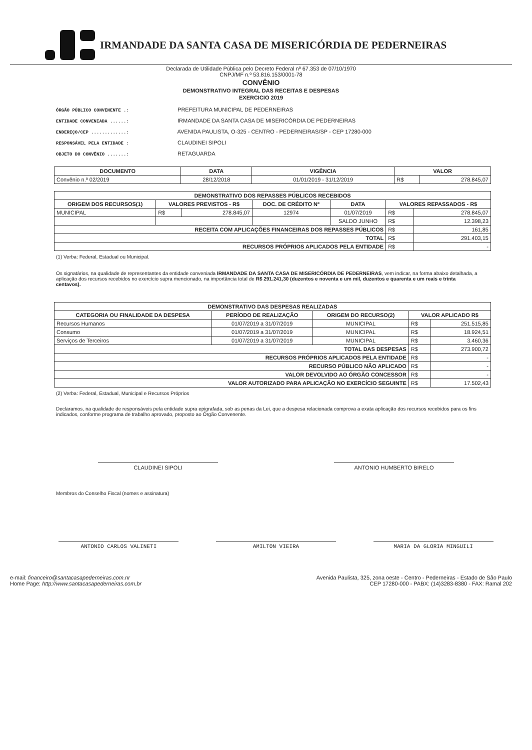IRMANDADE DA SANTA CASA DE MISERICÓRDIA DE PEDERNEIRAS
Declarada de Utilidade Pública pelo Decreto Federal nº 67.353 de 07/10/1970
CNPJ/MF n.º 53.816.153/0001-78
CONVÊNIO
DEMONSTRATIVO INTEGRAL DAS RECEITAS E DESPESAS
EXERCICIO 2019
ÓRGÃO PÚBLICO CONVENENTE .: PREFEITURA MUNICIPAL DE PEDERNEIRAS
ENTIDADE CONVENIADA ......: IRMANDADE DA SANTA CASA DE MISERICÓRDIA DE PEDERNEIRAS
ENDEREÇO/CEP .............: AVENIDA PAULISTA, O-325 - CENTRO - PEDERNEIRAS/SP - CEP 17280-000
RESPONSÁVEL PELA ENTIDADE : CLAUDINEI SIPOLI
OBJETO DO CONVÊNIO .......: RETAGUARDA
| DOCUMENTO | DATA | VIGÊNCIA | VALOR | |
| --- | --- | --- | --- | --- |
| Convênio n.º 02/2019 | 28/12/2018 | 01/01/2019 - 31/12/2019 | R$ | 278.845,07 |
| DEMONSTRATIVO DOS REPASSES PÚBLICOS RECEBIDOS | | | | | | |
| --- | --- | --- | --- | --- | --- | --- |
| ORIGEM DOS RECURSOS(1) | VALORES PREVISTOS - R$ | | DOC. DE CRÉDITO Nº | DATA | VALORES REPASSADOS - R$ | |
| MUNICIPAL | R$ | 278.845,07 | 12974 | 01/07/2019 | R$ | 278.845,07 |
| | | | | SALDO JUNHO | R$ | 12.398,23 |
| RECEITA COM APLICAÇÕES FINANCEIRAS DOS REPASSES PÚBLICOS | | | | | R$ | 161,85 |
| TOTAL | | | | | R$ | 291.403,15 |
| RECURSOS PRÓPRIOS APLICADOS PELA ENTIDADE | | | | | R$ | - |
(1) Verba: Federal, Estadual ou Municipal.
Os signatários, na qualidade de representantes da entidade conveniada IRMANDADE DA SANTA CASA DE MISERICÓRDIA DE PEDERNEIRAS, vem indicar, na forma abaixo detalhada, a aplicação dos recursos recebidos no exercício supra mencionado, na importância total de R$ 291.241,30 (duzentos e noventa e um mil, duzentos e quarenta e um reais e trinta centavos).
| DEMONSTRATIVO DAS DESPESAS REALIZADAS | | | | |
| --- | --- | --- | --- | --- |
| CATEGORIA OU FINALIDADE DA DESPESA | PERÍODO DE REALIZAÇÃO | ORIGEM DO RECURSO(2) | VALOR APLICADO R$ | |
| Recursos Humanos | 01/07/2019 a 31/07/2019 | MUNICIPAL | R$ | 251.515,85 |
| Consumo | 01/07/2019 a 31/07/2019 | MUNICIPAL | R$ | 18.924,51 |
| Serviços de Terceiros | 01/07/2019 a 31/07/2019 | MUNICIPAL | R$ | 3.460,36 |
| TOTAL DAS DESPESAS | | | R$ | 273.900,72 |
| RECURSOS PRÓPRIOS APLICADOS PELA ENTIDADE | | | R$ | - |
| RECURSO PÚBLICO NÃO APLICADO | | | R$ | - |
| VALOR DEVOLVIDO AO ÓRGÃO CONCESSOR | | | R$ | - |
| VALOR AUTORIZADO PARA APLICAÇÃO NO EXERCÍCIO SEGUINTE | | | R$ | 17.502,43 |
(2) Verba: Federal, Estadual, Municipal e Recursos Próprios
Declaramos, na qualidade de responsáveis pela entidade supra epigrafada, sob as penas da Lei, que a despesa relacionada comprova a exata aplicação dos recursos recebidos para os fins indicados, conforme programa de trabalho aprovado, proposto ao Órgão Convenente.
CLAUDINEI SIPOLI ANTONIO HUMBERTO BIRELO
Membros do Conselho Fiscal (nomes e assinatura)
ANTONIO CARLOS VALINETI AMILTON VIEIRA MARIA DA GLORIA MINGUILI
e-mail: financeiro@santacasapederneiras.com.nr
Home Page: http://www.santacasapederneiras.com.br
Avenida Paulista, 325, zona oeste - Centro - Pederneiras - Estado de São Paulo
CEP 17280-000 - PABX: (14)3283-8380 - FAX: Ramal 202